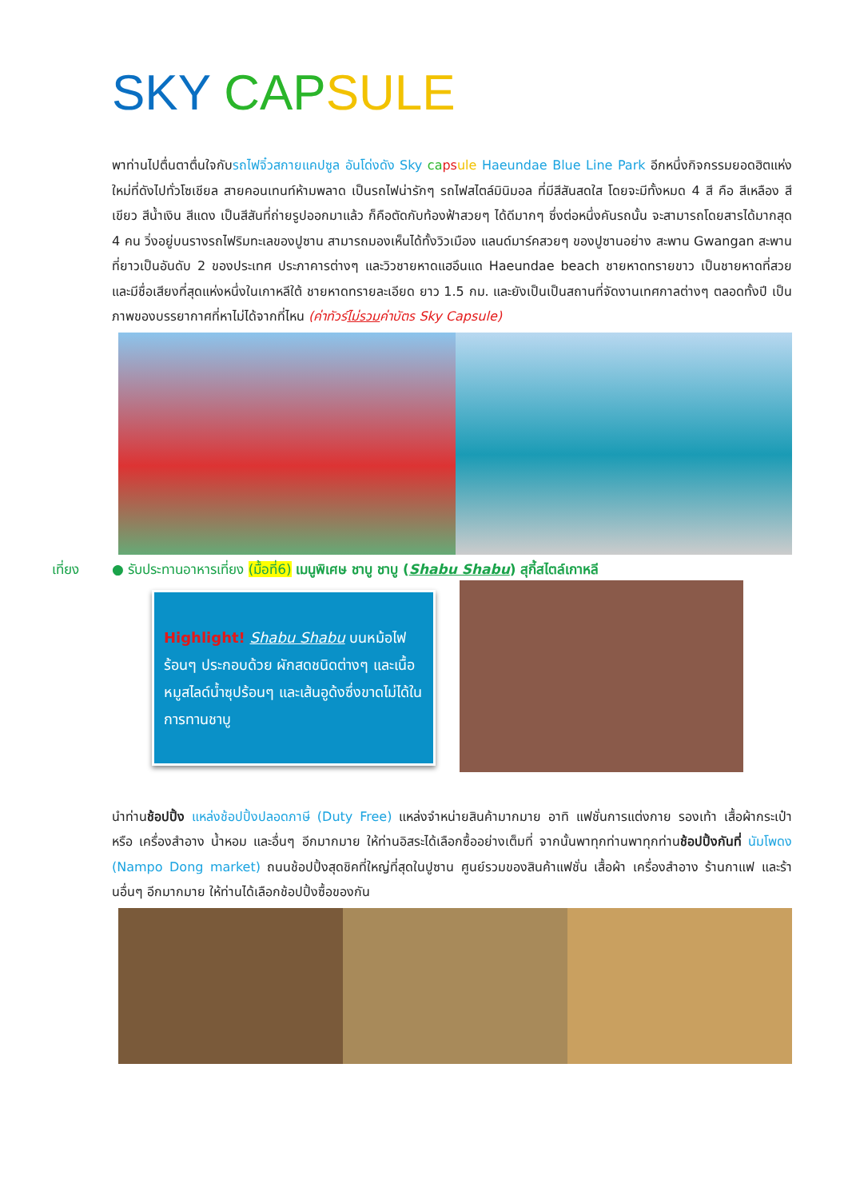SKY CAP SULE
พาท่านไปตื่นตาตื่นใจกับรถไฟจิ๋วสกายแคปซูล อันโด่งดัง Sky ca ps ule Haeundae Blue Line Park อีกหนึ่งกิจกรรมยอดฮิตแห่งใหม่ที่ดังไปทั่วโซเชียล สายคอนเทนท์ห้ามพลาด เป็นรถไฟน่ารักๆ รถไฟสไตล์มินิมอล ที่มีสีสันสดใส โดยจะมีทั้งหมด 4 สี คือ สีเหลือง สีเขียว สีน้ำเงิน สีแดง เป็นสีสันที่ถ่ายรูปออกมาแล้ว ก็คือตัดกับท้องฟ้าสวยๆ ได้ดีมากๆ ซึ่งต่อหนึ่งคันรถนั้น จะสามารถโดยสารได้มากสุด 4 คน วิ่งอยู่บนรางรถไฟริมทะเลของปูซาน สามารถมองเห็นได้ทั้งวิวเมือง แลนด์มาร์คสวยๆ ของปูซานอย่าง สะพาน Gwangan สะพานที่ยาวเป็นอันดับ 2 ของประเทศ ประภาคารต่างๆ และวิวชายหาดแฮอึนแด Haeundae beach ชายหาดทรายขาว เป็นชายหาดที่สวยและมีชื่อเสียงที่สุดแห่งหนึ่งในเกาหลีใต้ ชายหาดทรายละเอียด ยาว 1.5 กม. และยังเป็นเป็นสถานที่จัดงานเทศกาลต่างๆ ตลอดทั้งปี เป็นภาพของบรรยากาศที่หาไม่ได้จากที่ไหน (ค่าทัวร์ไม่รวมค่าบัตร Sky Capsule)
เที่ยง ● รับประทานอาหารเที่ยง (มื้อที่6) เมนูพิเศษ ชาบู ชาบู (Shabu Shabu) สุกี้สไตล์เกาหลี
Highlight! Shabu Shabu บนหม้อไฟร้อนๆ ประกอบด้วย ผักสดชนิดต่างๆ และเนื้อ หมูสไลด์น้ำซุปร้อนๆ และเส้นอูด้งซึ่งขาดไม่ได้ในการทานชาบู
นำท่านช้อปปิ้ง แหล่งช้อปปิ้งปลอดภาษี (Duty Free) แหล่งจำหน่ายสินค้ามากมาย อาทิ แฟชั่นการแต่งกาย รองเท้า เสื้อผ้ากระเป๋า หรือ เครื่องสำอาง น้ำหอม และอื่นๆ อีกมากมาย ให้ท่านอิสระได้เลือกซื้ออย่างเต็มที่ จากนั้นพาทุกท่านพาทุกท่านช้อปปิ้งกันที่ นัมโพดง (Nampo Dong market) ถนนช้อปปิ้งสุดชิคที่ใหญ่ที่สุดในปูซาน ศูนย์รวมของสินค้าแฟชั่น เสื้อผ้า เครื่องสำอาง ร้านกาแฟ และร้านอื่นๆ อีกมากมาย ให้ท่านได้เลือกช้อปปิ้งซื้อของกัน